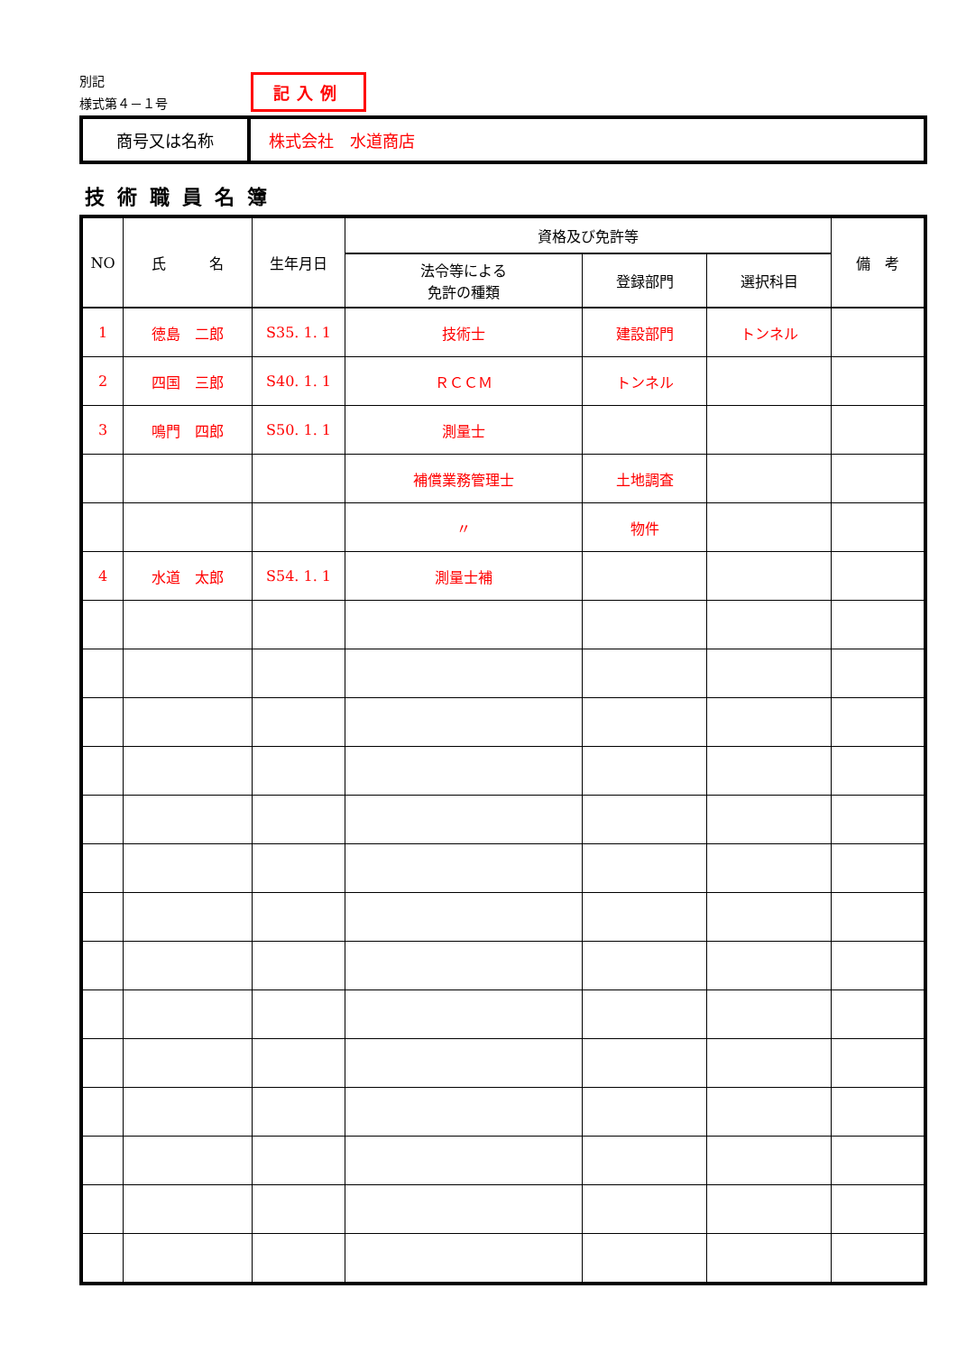別記
様式第４－１号
記入例
| 商号又は名称 | 株式会社 水道商店 |
技術職員名簿
| NO | 氏 名 | 生年月日 | 資格及び免許等 | | | 備 考 |
| --- | --- | --- | --- | --- | --- | --- |
| | | | 法令等による 免許の種類 | 登録部門 | 選択科目 | |
| 1 | 徳島 二郎 | S35. 1. 1 | 技術士 | 建設部門 | トンネル | |
| 2 | 四国 三郎 | S40. 1. 1 | ＲＣＣＭ | トンネル | | |
| 3 | 鳴門 四郎 | S50. 1. 1 | 測量士 | | | |
| | | | 補償業務管理士 | 土地調査 | | |
| | | | 〃 | 物件 | | |
| 4 | 水道 太郎 | S54. 1. 1 | 測量士補 | | | |